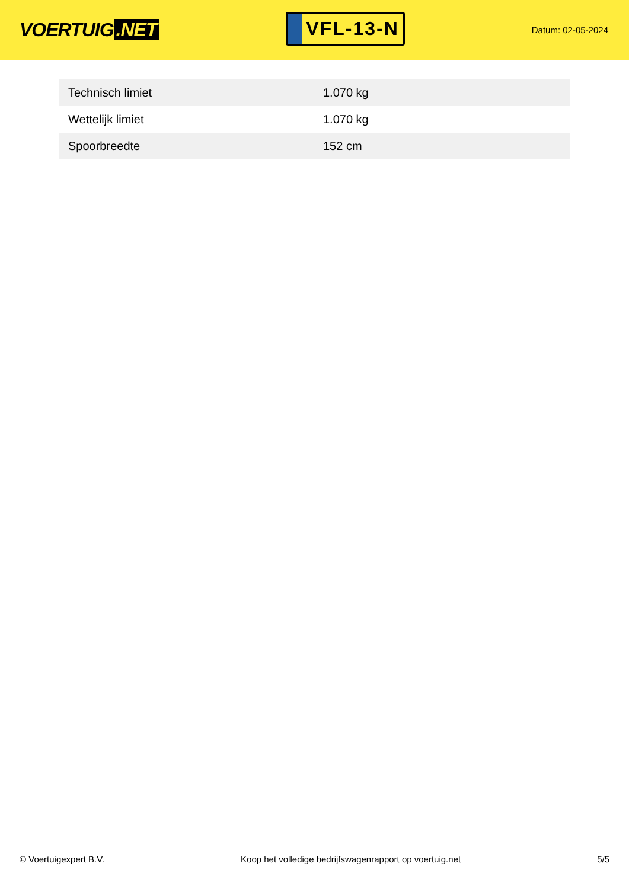VOERTUIG.NET
VFL-13-N
Datum: 02-05-2024
| Technisch limiet | 1.070 kg |
| Wettelijk limiet | 1.070 kg |
| Spoorbreedte | 152 cm |
© Voertuigexpert B.V. Koop het volledige bedrijfswagenrapport op voertuig.net 5/5